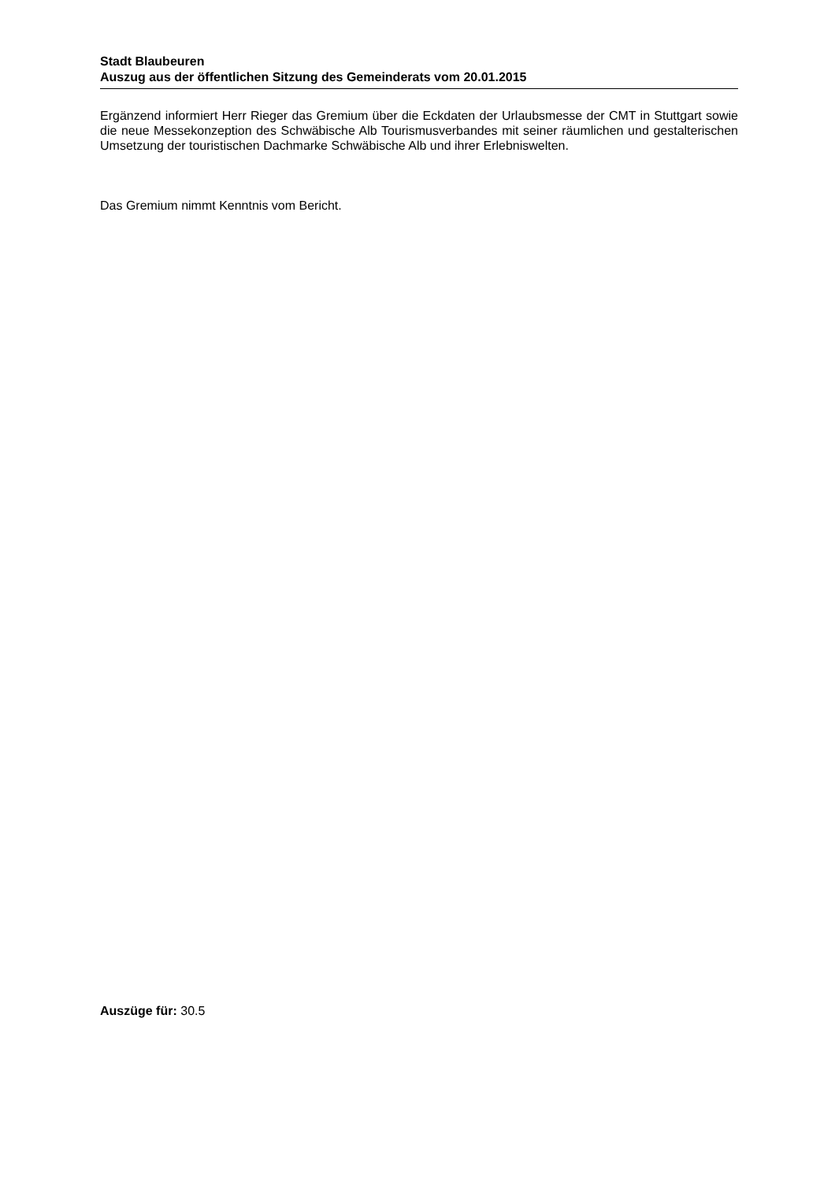Stadt Blaubeuren
Auszug aus der öffentlichen Sitzung des Gemeinderats vom 20.01.2015
Ergänzend informiert Herr Rieger das Gremium über die Eckdaten der Urlaubsmesse der CMT in Stuttgart sowie die neue Messekonzeption des Schwäbische Alb Tourismusverbandes mit seiner räumlichen und gestalterischen Umsetzung der touristischen Dachmarke Schwäbische Alb und ihrer Erlebniswelten.
Das Gremium nimmt Kenntnis vom Bericht.
Auszüge für: 30.5